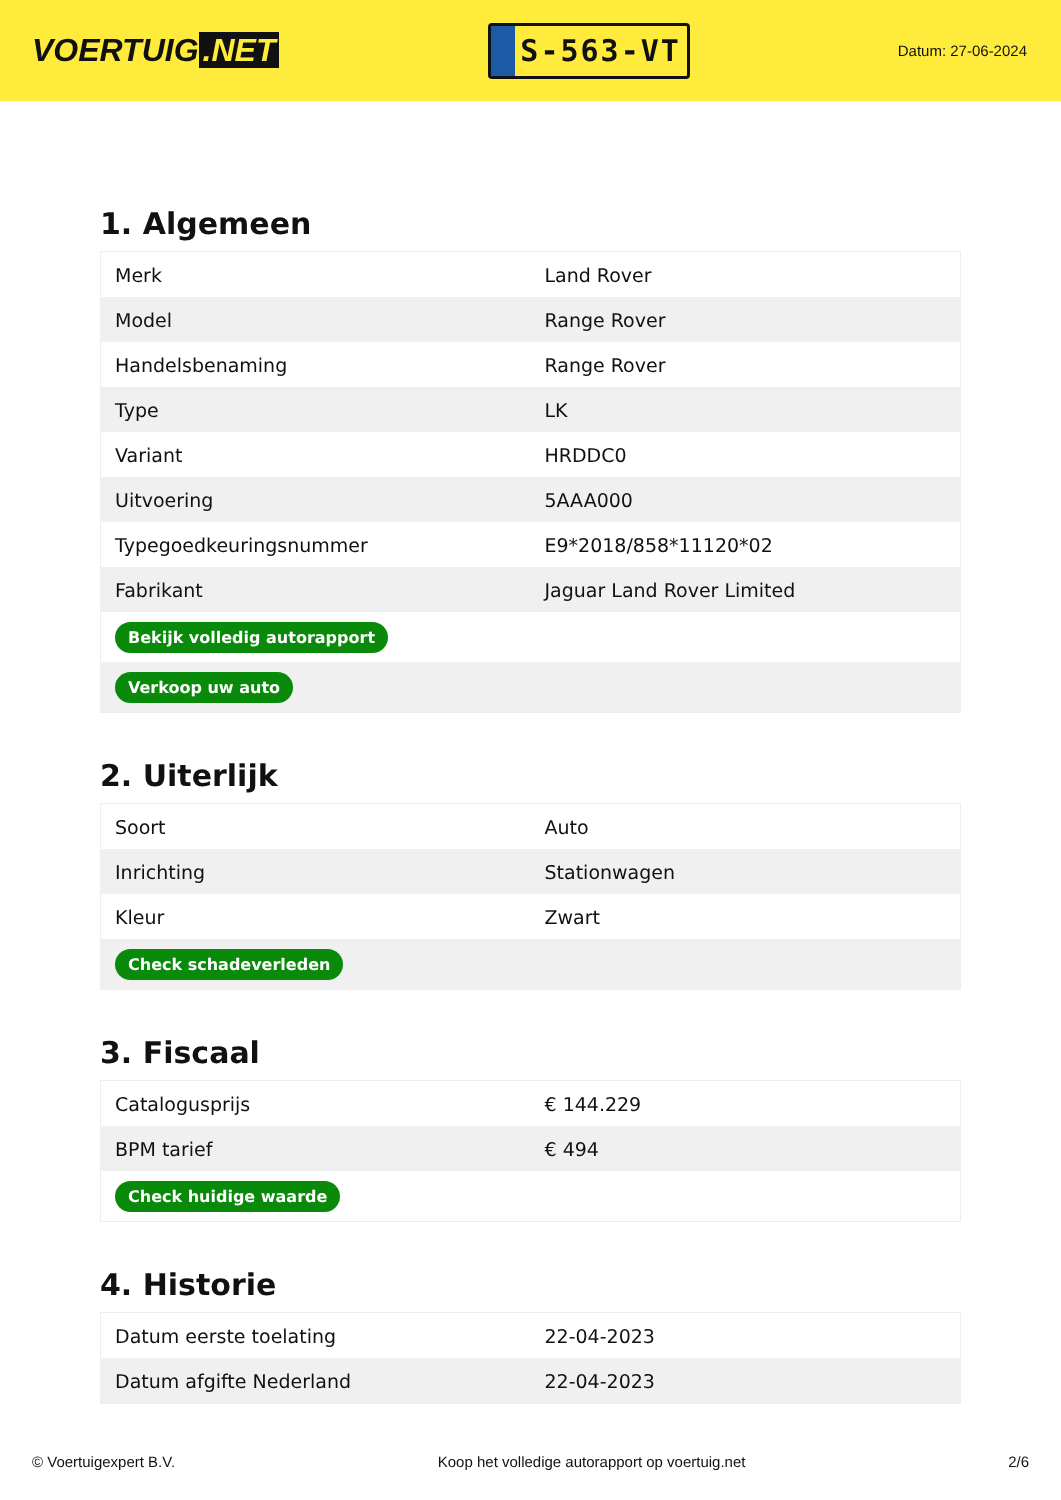VOERTUIG.NET
S-563-VT
Datum: 27-06-2024
1. Algemeen
| Merk | Land Rover |
| Model | Range Rover |
| Handelsbenaming | Range Rover |
| Type | LK |
| Variant | HRDDC0 |
| Uitvoering | 5AAA000 |
| Typegoedkeuringsnummer | E9*2018/858*11120*02 |
| Fabrikant | Jaguar Land Rover Limited |
| Bekijk volledig autorapport | |
| Verkoop uw auto | |
2. Uiterlijk
| Soort | Auto |
| Inrichting | Stationwagen |
| Kleur | Zwart |
| Check schadeverleden | |
3. Fiscaal
| Catalogusprijs | € 144.229 |
| BPM tarief | € 494 |
| Check huidige waarde | |
4. Historie
| Datum eerste toelating | 22-04-2023 |
| Datum afgifte Nederland | 22-04-2023 |
© Voertuigexpert B.V. Koop het volledige autorapport op voertuig.net 2/6